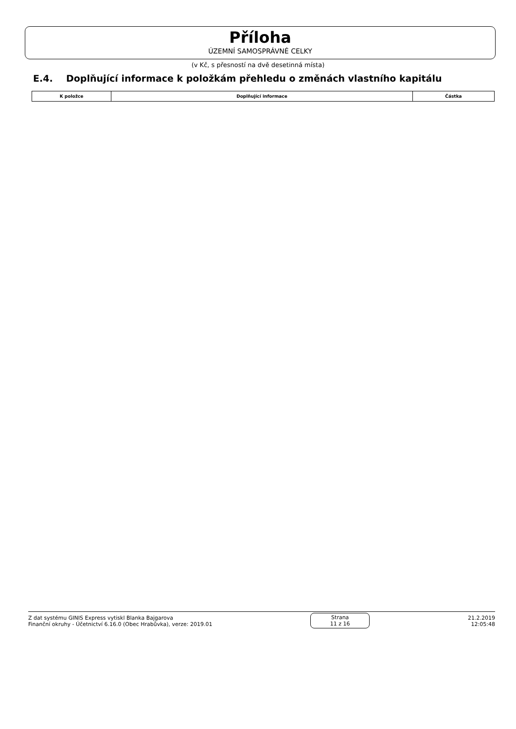Příloha
ÚZEMNÍ SAMOSPRÁVNÉ CELKY
(v Kč, s přesností na dvě desetinná místa)
E.4. Doplňující informace k položkám přehledu o změnách vlastního kapitálu
| K položce | Doplňující informace | Částka |
| --- | --- | --- |
Z dat systému GINIS Express vytiskl Blanka Bajgarova
Finanční okruhy - Účetnictví 6.16.0 (Obec Hrabůvka), verze: 2019.01
Strana
11 z 16
21.2.2019
12:05:48